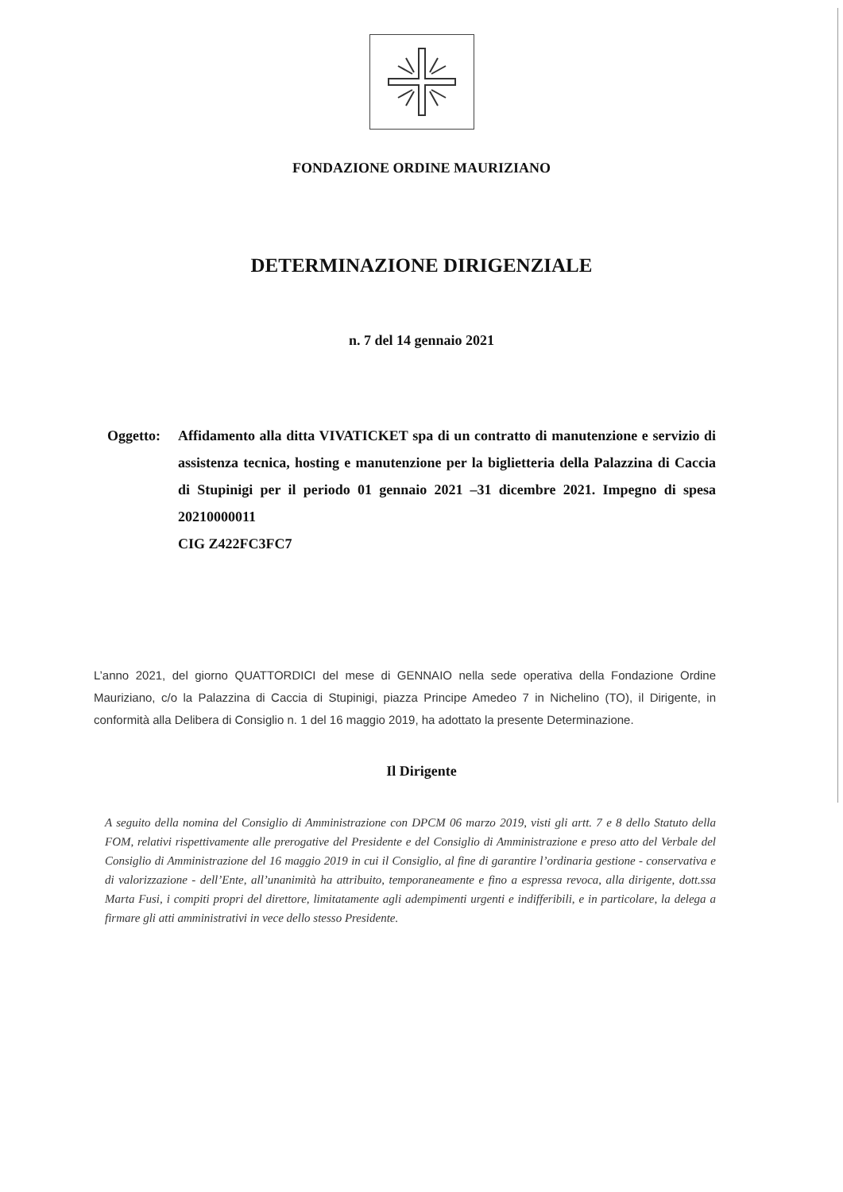FONDAZIONE ORDINE MAURIZIANO
DETERMINAZIONE DIRIGENZIALE
n. 7 del 14 gennaio 2021
Oggetto:
Affidamento alla ditta VIVATICKET spa di un contratto di manutenzione e servizio di assistenza tecnica, hosting e manutenzione per la biglietteria della Palazzina di Caccia di Stupinigi per il periodo 01 gennaio 2021 –31 dicembre 2021. Impegno di spesa 20210000011
CIG Z422FC3FC7
L’anno 2021, del giorno QUATTORDICI del mese di GENNAIO nella sede operativa della Fondazione Ordine Mauriziano, c/o la Palazzina di Caccia di Stupinigi, piazza Principe Amedeo 7 in Nichelino (TO), il Dirigente, in conformità alla Delibera di Consiglio n. 1 del 16 maggio 2019, ha adottato la presente Determinazione.
Il Dirigente
A seguito della nomina del Consiglio di Amministrazione con DPCM 06 marzo 2019, visti gli artt. 7 e 8 dello Statuto della FOM, relativi rispettivamente alle prerogative del Presidente e del Consiglio di Amministrazione e preso atto del Verbale del Consiglio di Amministrazione del 16 maggio 2019 in cui il Consiglio, al fine di garantire l’ordinaria gestione - conservativa e di valorizzazione - dell’Ente, all’unanimità ha attribuito, temporaneamente e fino a espressa revoca, alla dirigente, dott.ssa Marta Fusi, i compiti propri del direttore, limitatamente agli adempimenti urgenti e indifferibili, e in particolare, la delega a firmare gli atti amministrativi in vece dello stesso Presidente.